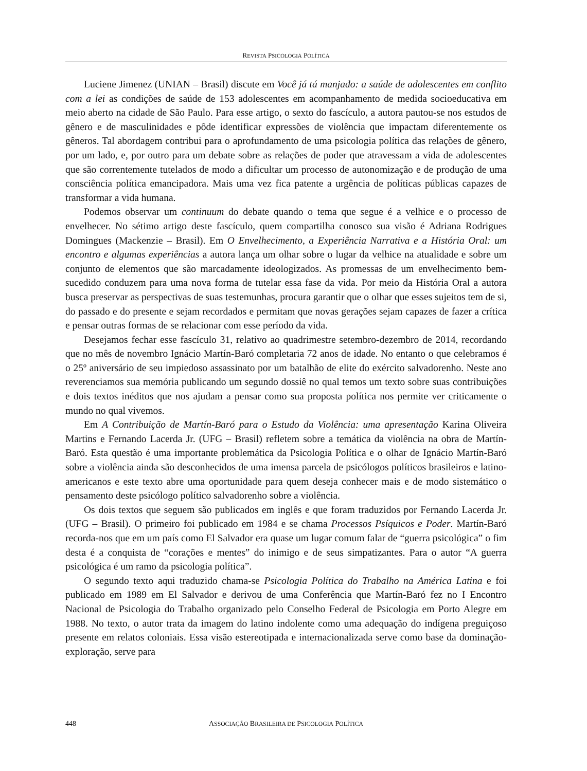REVISTA PSICOLOGIA POLÍTICA
Luciene Jimenez (UNIAN – Brasil) discute em Você já tá manjado: a saúde de adolescentes em conflito com a lei as condições de saúde de 153 adolescentes em acompanhamento de medida socioeducativa em meio aberto na cidade de São Paulo. Para esse artigo, o sexto do fascículo, a autora pautou-se nos estudos de gênero e de masculinidades e pôde identificar expressões de violência que impactam diferentemente os gêneros. Tal abordagem contribui para o aprofundamento de uma psicologia política das relações de gênero, por um lado, e, por outro para um debate sobre as relações de poder que atravessam a vida de adolescentes que são correntemente tutelados de modo a dificultar um processo de autonomização e de produção de uma consciência política emancipadora. Mais uma vez fica patente a urgência de políticas públicas capazes de transformar a vida humana.
Podemos observar um continuum do debate quando o tema que segue é a velhice e o processo de envelhecer. No sétimo artigo deste fascículo, quem compartilha conosco sua visão é Adriana Rodrigues Domingues (Mackenzie – Brasil). Em O Envelhecimento, a Experiência Narrativa e a História Oral: um encontro e algumas experiências a autora lança um olhar sobre o lugar da velhice na atualidade e sobre um conjunto de elementos que são marcadamente ideologizados. As promessas de um envelhecimento bem-sucedido conduzem para uma nova forma de tutelar essa fase da vida. Por meio da História Oral a autora busca preservar as perspectivas de suas testemunhas, procura garantir que o olhar que esses sujeitos tem de si, do passado e do presente e sejam recordados e permitam que novas gerações sejam capazes de fazer a crítica e pensar outras formas de se relacionar com esse período da vida.
Desejamos fechar esse fascículo 31, relativo ao quadrimestre setembro-dezembro de 2014, recordando que no mês de novembro Ignácio Martín-Baró completaria 72 anos de idade. No entanto o que celebramos é o 25º aniversário de seu impiedoso assassinato por um batalhão de elite do exército salvadorenho. Neste ano reverenciamos sua memória publicando um segundo dossiê no qual temos um texto sobre suas contribuições e dois textos inéditos que nos ajudam a pensar como sua proposta política nos permite ver criticamente o mundo no qual vivemos.
Em A Contribuição de Martín-Baró para o Estudo da Violência: uma apresentação Karina Oliveira Martins e Fernando Lacerda Jr. (UFG – Brasil) refletem sobre a temática da violência na obra de Martín-Baró. Esta questão é uma importante problemática da Psicologia Política e o olhar de Ignácio Martín-Baró sobre a violência ainda são desconhecidos de uma imensa parcela de psicólogos políticos brasileiros e latino-americanos e este texto abre uma oportunidade para quem deseja conhecer mais e de modo sistemático o pensamento deste psicólogo político salvadorenho sobre a violência.
Os dois textos que seguem são publicados em inglês e que foram traduzidos por Fernando Lacerda Jr. (UFG – Brasil). O primeiro foi publicado em 1984 e se chama Processos Psíquicos e Poder. Martín-Baró recorda-nos que em um país como El Salvador era quase um lugar comum falar de “guerra psicológica” o fim desta é a conquista de “corações e mentes” do inimigo e de seus simpatizantes. Para o autor “A guerra psicológica é um ramo da psicologia política”.
O segundo texto aqui traduzido chama-se Psicologia Política do Trabalho na América Latina e foi publicado em 1989 em El Salvador e derivou de uma Conferência que Martín-Baró fez no I Encontro Nacional de Psicologia do Trabalho organizado pelo Conselho Federal de Psicologia em Porto Alegre em 1988. No texto, o autor trata da imagem do latino indolente como uma adequação do indígena preguiçoso presente em relatos coloniais. Essa visão estereotipada e internacionalizada serve como base da dominação-exploração, serve para
448
ASSOCIAÇÃO BRASILEIRA DE PSICOLOGIA POLÍTICA